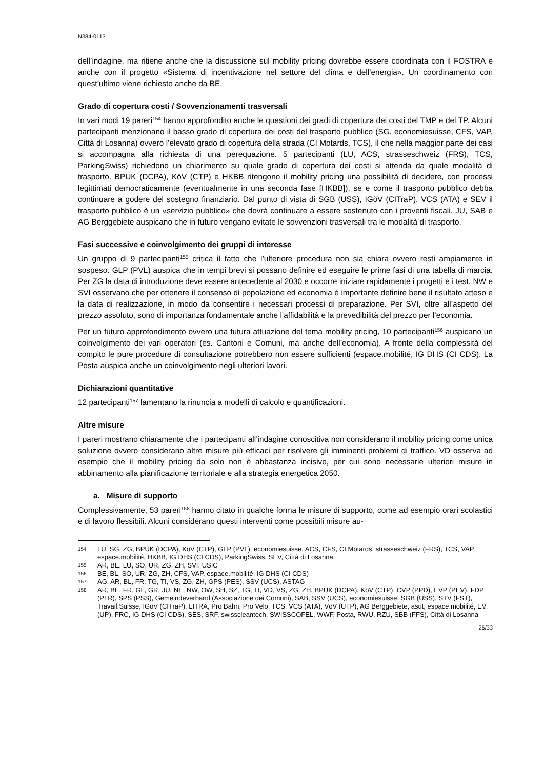N384-0113
dell’indagine, ma ritiene anche che la discussione sul mobility pricing dovrebbe essere coordinata con il FOSTRA e anche con il progetto «Sistema di incentivazione nel settore del clima e dell’energia». Un coordinamento con quest’ultimo viene richiesto anche da BE.
Grado di copertura costi / Sovvenzionamenti trasversali
In vari modi 19 pareri<sup>154</sup> hanno approfondito anche le questioni dei gradi di copertura dei costi del TMP e del TP. Alcuni partecipanti menzionano il basso grado di copertura dei costi del trasporto pubblico (SG, economiesuisse, CFS, VAP, Città di Losanna) ovvero l’elevato grado di copertura della strada (CI Motards, TCS), il che nella maggior parte dei casi si accompagna alla richiesta di una perequazione. 5 partecipanti (LU, ACS, strasseschweiz (FRS), TCS, ParkingSwiss) richiedono un chiarimento su quale grado di copertura dei costi si attenda da quale modalità di trasporto. BPUK (DCPA), KöV (CTP) e HKBB ritengono il mobility pricing una possibilità di decidere, con processi legittimati democraticamente (eventualmente in una seconda fase [HKBB]), se e come il trasporto pubblico debba continuare a godere del sostegno finanziario. Dal punto di vista di SGB (USS), IGöV (CITraP), VCS (ATA) e SEV il trasporto pubblico è un «servizio pubblico» che dovrà continuare a essere sostenuto con i proventi fiscali. JU, SAB e AG Berggebiete auspicano che in futuro vengano evitate le sovvenzioni trasversali tra le modalità di trasporto.
Fasi successive e coinvolgimento dei gruppi di interesse
Un gruppo di 9 partecipanti<sup>155</sup> critica il fatto che l’ulteriore procedura non sia chiara ovvero resti ampiamente in sospeso. GLP (PVL) auspica che in tempi brevi si possano definire ed eseguire le prime fasi di una tabella di marcia. Per ZG la data di introduzione deve essere antecedente al 2030 e occorre iniziare rapidamente i progetti e i test. NW e SVI osservano che per ottenere il consenso di popolazione ed economia è importante definire bene il risultato atteso e la data di realizzazione, in modo da consentire i necessari processi di preparazione. Per SVI, oltre all’aspetto del prezzo assoluto, sono di importanza fondamentale anche l’affidabilità e la prevedibilità del prezzo per l’economia.
Per un futuro approfondimento ovvero una futura attuazione del tema mobility pricing, 10 partecipanti<sup>156</sup> auspicano un coinvolgimento dei vari operatori (es. Cantoni e Comuni, ma anche dell’economia). A fronte della complessità del compito le pure procedure di consultazione potrebbero non essere sufficienti (espace.mobilité, IG DHS (CI CDS). La Posta auspica anche un coinvolgimento negli ulteriori lavori.
Dichiarazioni quantitative
12 partecipanti<sup>157</sup> lamentano la rinuncia a modelli di calcolo e quantificazioni.
Altre misure
I pareri mostrano chiaramente che i partecipanti all’indagine conoscitiva non considerano il mobility pricing come unica soluzione ovvero considerano altre misure più efficaci per risolvere gli imminenti problemi di traffico. VD osserva ad esempio che il mobility pricing da solo non è abbastanza incisivo, per cui sono necessarie ulteriori misure in abbinamento alla pianificazione territoriale e alla strategia energetica 2050.
a. Misure di supporto
Complessivamente, 53 pareri<sup>158</sup> hanno citato in qualche forma le misure di supporto, come ad esempio orari scolastici e di lavoro flessibili. Alcuni considerano questi interventi come possibili misure au-
154 LU, SG, ZG, BPUK (DCPA), KöV (CTP), GLP (PVL), economiesuisse, ACS, CFS, CI Motards, strasseschweiz (FRS), TCS, VAP, espace.mobilité, HKBB, IG DHS (CI CDS), ParkingSwiss, SEV, Città di Losanna
155 AR, BE, LU, SO, UR, ZG, ZH, SVI, USIC
156 BE, BL, SO, UR, ZG, ZH, CFS, VAP, espace.mobilité, IG DHS (CI CDS)
157 AG, AR, BL, FR, TG, TI, VS, ZG, ZH, GPS (PES), SSV (UCS), ASTAG
158 AR, BE, FR, GL, GR, JU, NE, NW, OW, SH, SZ, TG, TI, VD, VS, ZG, ZH, BPUK (DCPA), KöV (CTP), CVP (PPD), EVP (PEV), FDP (PLR), SPS (PSS), Gemeindeverband (Associazione dei Comuni), SAB, SSV (UCS), economiesuisse, SGB (USS), STV (FST), Travail.Suisse, IGöV (CITraP), LITRA, Pro Bahn, Pro Velo, TCS, VCS (ATA), VöV (UTP), AG Berggebiete, asut, espace.mobilité, EV (UP), FRC, IG DHS (CI CDS), SES, SRF, swisscleantech, SWISSCOFEL, WWF, Posta, RWU, RZU, SBB (FFS), Città di Losanna
26/33